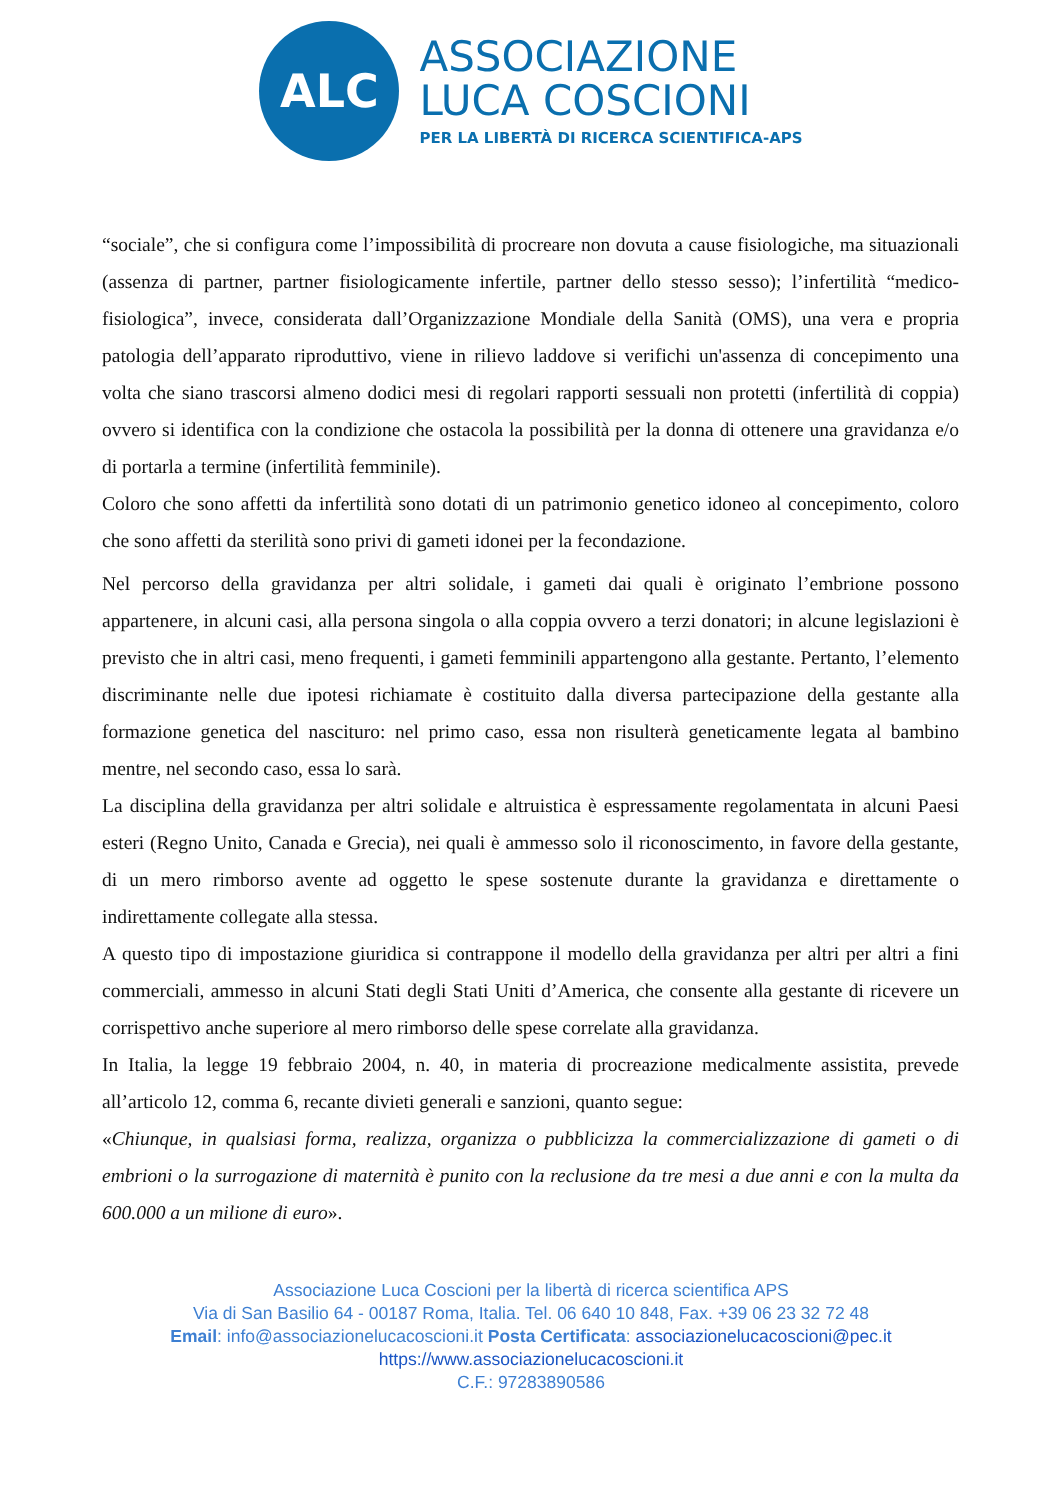ALC
ASSOCIAZIONE
LUCA COSCIONI
PER LA LIBERTÀ DI RICERCA SCIENTIFICA-APS
“sociale”, che si configura come l’impossibilità di procreare non dovuta a cause fisiologiche, ma situazionali (assenza di partner, partner fisiologicamente infertile, partner dello stesso sesso); l’infertilità “medico-fisiologica”, invece, considerata dall’Organizzazione Mondiale della Sanità (OMS), una vera e propria patologia dell’apparato riproduttivo, viene in rilievo laddove si verifichi un'assenza di concepimento una volta che siano trascorsi almeno dodici mesi di regolari rapporti sessuali non protetti (infertilità di coppia) ovvero si identifica con la condizione che ostacola la possibilità per la donna di ottenere una gravidanza e/o di portarla a termine (infertilità femminile).
Coloro che sono affetti da infertilità sono dotati di un patrimonio genetico idoneo al concepimento, coloro che sono affetti da sterilità sono privi di gameti idonei per la fecondazione.
Nel percorso della gravidanza per altri solidale, i gameti dai quali è originato l’embrione possono appartenere, in alcuni casi, alla persona singola o alla coppia ovvero a terzi donatori; in alcune legislazioni è previsto che in altri casi, meno frequenti, i gameti femminili appartengono alla gestante. Pertanto, l’elemento discriminante nelle due ipotesi richiamate è costituito dalla diversa partecipazione della gestante alla formazione genetica del nascituro: nel primo caso, essa non risulterà geneticamente legata al bambino mentre, nel secondo caso, essa lo sarà.
La disciplina della gravidanza per altri solidale e altruistica è espressamente regolamentata in alcuni Paesi esteri (Regno Unito, Canada e Grecia), nei quali è ammesso solo il riconoscimento, in favore della gestante, di un mero rimborso avente ad oggetto le spese sostenute durante la gravidanza e direttamente o indirettamente collegate alla stessa.
A questo tipo di impostazione giuridica si contrappone il modello della gravidanza per altri per altri a fini commerciali, ammesso in alcuni Stati degli Stati Uniti d’America, che consente alla gestante di ricevere un corrispettivo anche superiore al mero rimborso delle spese correlate alla gravidanza.
In Italia, la legge 19 febbraio 2004, n. 40, in materia di procreazione medicalmente assistita, prevede all’articolo 12, comma 6, recante divieti generali e sanzioni, quanto segue:
«Chiunque, in qualsiasi forma, realizza, organizza o pubblicizza la commercializzazione di gameti o di embrioni o la surrogazione di maternità è punito con la reclusione da tre mesi a due anni e con la multa da 600.000 a un milione di euro».
Associazione Luca Coscioni per la libertà di ricerca scientifica APS
Via di San Basilio 64 - 00187 Roma, Italia. Tel. 06 640 10 848, Fax. +39 06 23 32 72 48
Email: info@associazionelucacoscioni.it Posta Certificata: associazionelucacoscioni@pec.it
https://www.associazionelucacoscioni.it
C.F.: 97283890586